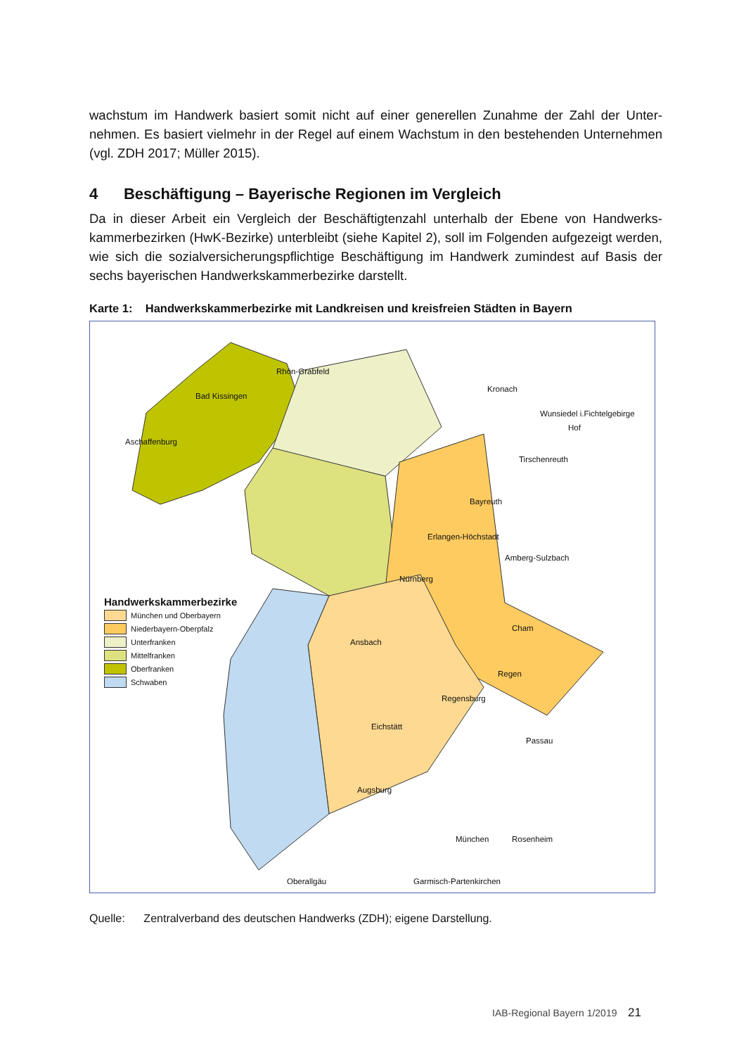wachstum im Handwerk basiert somit nicht auf einer generellen Zunahme der Zahl der Unter­nehmen. Es basiert vielmehr in der Regel auf einem Wachstum in den bestehenden Unter­nehmen (vgl. ZDH 2017; Müller 2015).
4 Beschäftigung – Bayerische Regionen im Vergleich
Da in dieser Arbeit ein Vergleich der Beschäftigtenzahl unterhalb der Ebene von Handwerks­kammerbezirken (HwK-Bezirke) unterbleibt (siehe Kapitel 2), soll im Folgenden aufgezeigt werden, wie sich die sozialversicherungspflichtige Beschäftigung im Handwerk zumindest auf Basis der sechs bayerischen Handwerkskammerbezirke darstellt.
Karte 1: Handwerkskammerbezirke mit Landkreisen und kreisfreien Städten in Bayern
Rhön-Grabfeld
Kronach
Hof
Wunsiedel i.Fichtelgebirge
Bad Kissingen
Aschaffenburg
Tirschenreuth
Bayreuth
Erlangen-Höchstadt
Nürnberg
Amberg-Sulzbach
Cham
Regen
Ansbach
Regensburg
Eichstätt
Passau
Augsburg
München Rosenheim
Oberallgäu Garmisch-Partenkirchen
Handwerkskammerbezirke
München und Oberbayern
Niederbayern-Oberpfalz
Unterfranken
Mittelfranken
Oberfranken
Schwaben
Quelle: Zentralverband des deutschen Handwerks (ZDH); eigene Darstellung.
IAB-Regional Bayern 1/2019 21